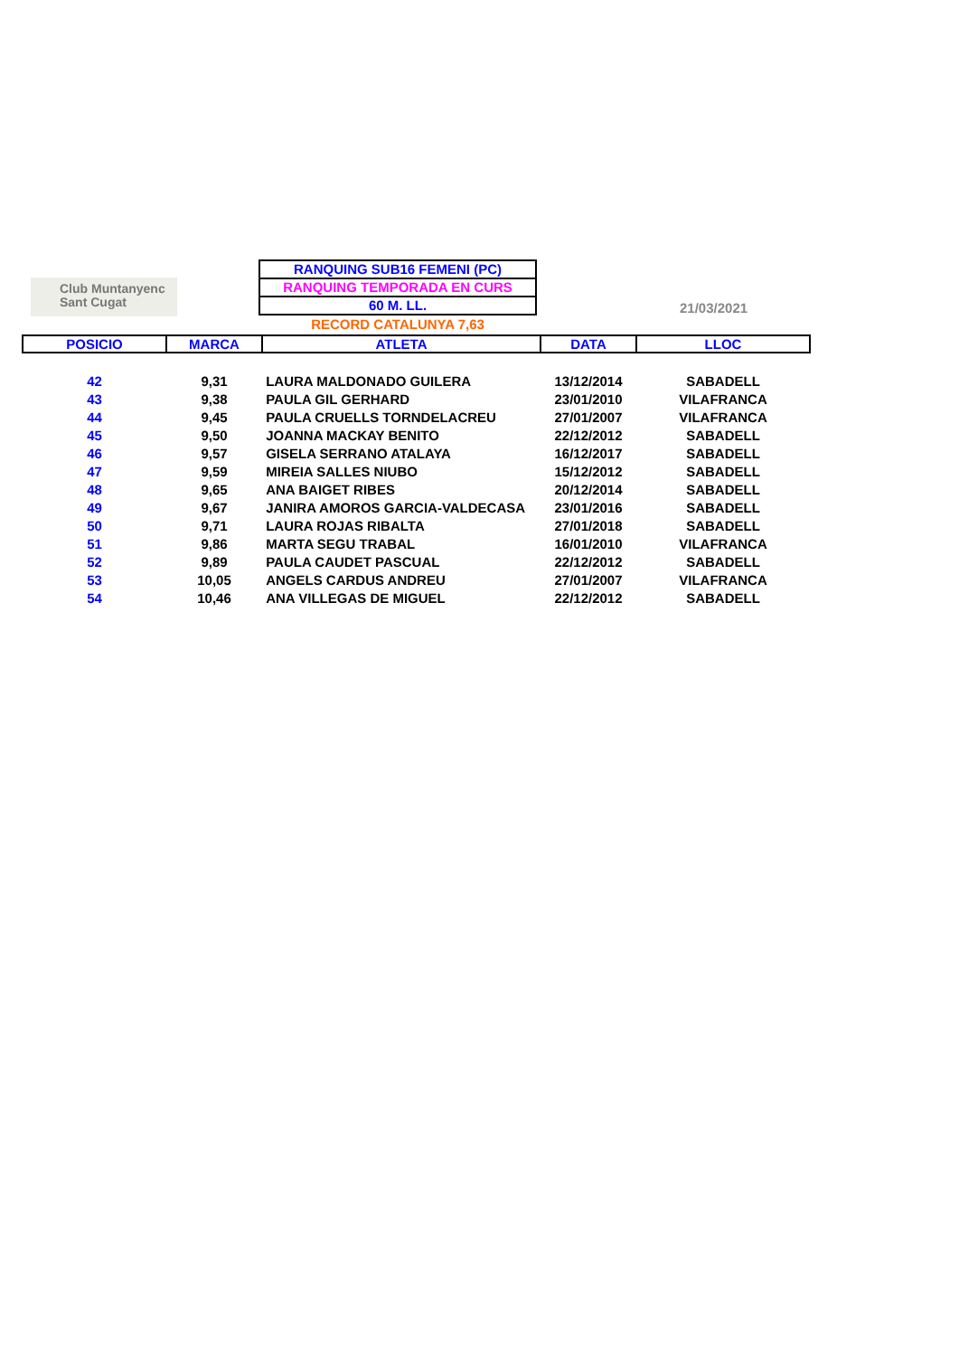Club Muntanyenc
Sant Cugat
RANQUING SUB16 FEMENI (PC)
RANQUING TEMPORADA EN CURS
60 M. LL.
RECORD CATALUNYA 7,63
21/03/2021
| POSICIO | MARCA | ATLETA | DATA | LLOC |
| --- | --- | --- | --- | --- |
| 42 | 9,31 | LAURA MALDONADO GUILERA | 13/12/2014 | SABADELL |
| 43 | 9,38 | PAULA GIL GERHARD | 23/01/2010 | VILAFRANCA |
| 44 | 9,45 | PAULA CRUELLS TORNDELACREU | 27/01/2007 | VILAFRANCA |
| 45 | 9,50 | JOANNA MACKAY BENITO | 22/12/2012 | SABADELL |
| 46 | 9,57 | GISELA SERRANO ATALAYA | 16/12/2017 | SABADELL |
| 47 | 9,59 | MIREIA SALLES NIUBO | 15/12/2012 | SABADELL |
| 48 | 9,65 | ANA BAIGET RIBES | 20/12/2014 | SABADELL |
| 49 | 9,67 | JANIRA AMOROS GARCIA-VALDECASA | 23/01/2016 | SABADELL |
| 50 | 9,71 | LAURA ROJAS RIBALTA | 27/01/2018 | SABADELL |
| 51 | 9,86 | MARTA SEGU TRABAL | 16/01/2010 | VILAFRANCA |
| 52 | 9,89 | PAULA CAUDET PASCUAL | 22/12/2012 | SABADELL |
| 53 | 10,05 | ANGELS CARDUS ANDREU | 27/01/2007 | VILAFRANCA |
| 54 | 10,46 | ANA VILLEGAS DE MIGUEL | 22/12/2012 | SABADELL |